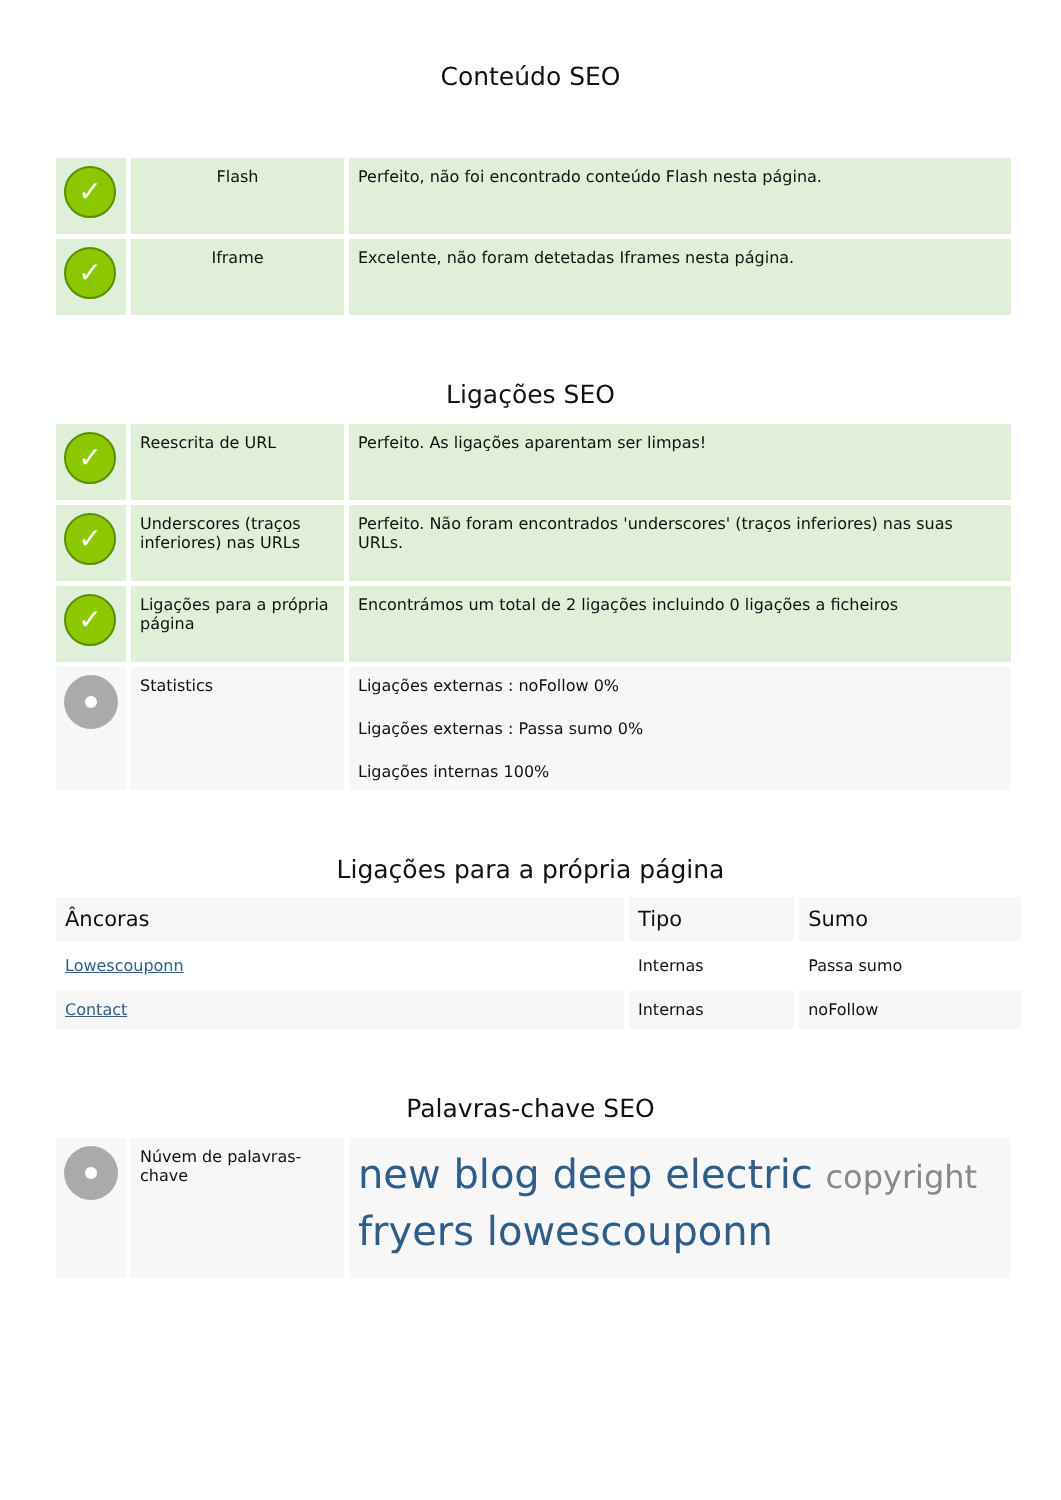Conteúdo SEO
| ✓ | Flash | Perfeito, não foi encontrado conteúdo Flash nesta página. |
| ✓ | Iframe | Excelente, não foram detetadas Iframes nesta página. |
Ligações SEO
| ✓ | Reescrita de URL | Perfeito. As ligações aparentam ser limpas! |
| ✓ | Underscores (traços inferiores) nas URLs | Perfeito. Não foram encontrados 'underscores' (traços inferiores) nas suas URLs. |
| ✓ | Ligações para a própria página | Encontrámos um total de 2 ligações incluindo 0 ligações a ficheiros |
| | Statistics | Ligações externas : noFollow 0% Ligações externas : Passa sumo 0% Ligações internas 100% |
Ligações para a própria página
| Âncoras | Tipo | Sumo |
| Lowescouponn | Internas | Passa sumo |
| Contact | Internas | noFollow |
Palavras-chave SEO
| | Núvem de palavras-chave | new blog deep electric copyright fryers lowescouponn |